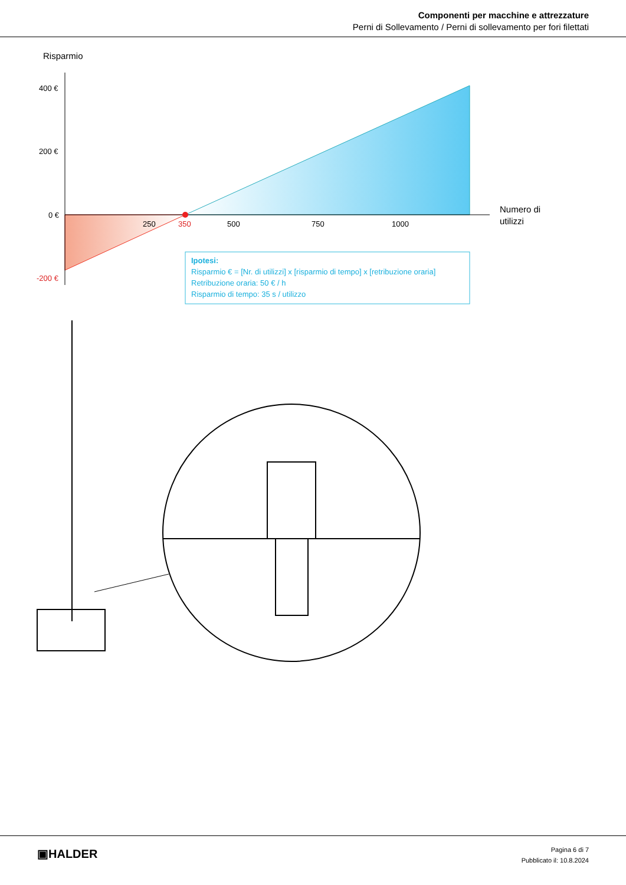Componenti per macchine e attrezzature
Perni di Sollevamento / Perni di sollevamento per fori filettati
Risparmio
400 €
200 €
0 €
-200 €
250
350
500
750
1000
Numero di
utilizzi
Ipotesi:
Risparmio € = [Nr. di utilizzi] x [risparmio di tempo] x [retribuzione oraria]
Retribuzione oraria: 50 € / h
Risparmio di tempo: 35 s / utilizzo
▣HALDER
Pagina 6 di 7
Pubblicato il: 10.8.2024